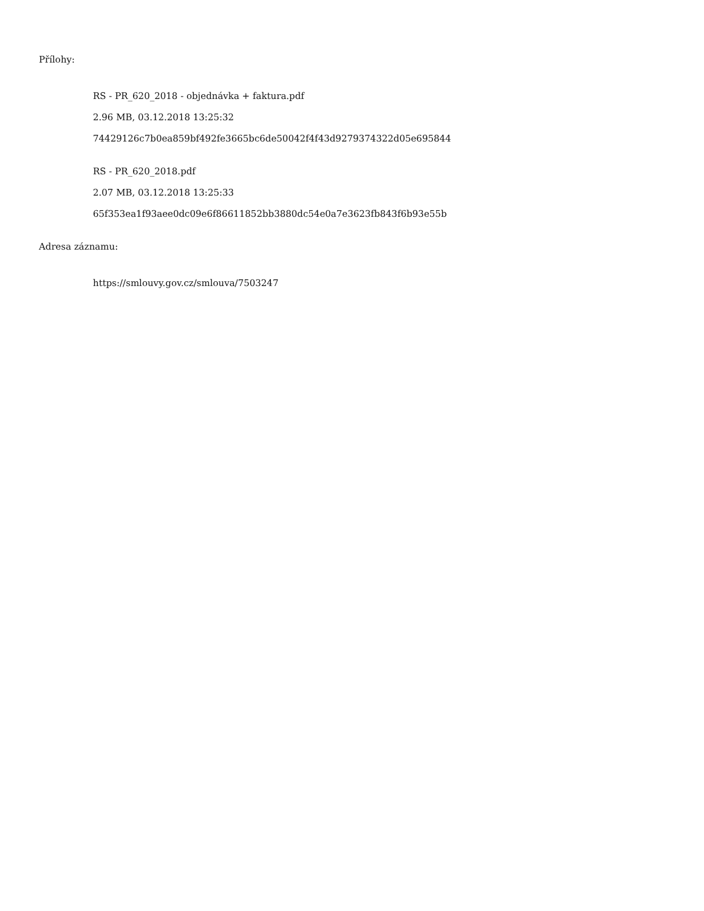Přílohy:
RS - PR_620_2018 - objednávka + faktura.pdf
2.96 MB, 03.12.2018 13:25:32
74429126c7b0ea859bf492fe3665bc6de50042f4f43d9279374322d05e695844
RS - PR_620_2018.pdf
2.07 MB, 03.12.2018 13:25:33
65f353ea1f93aee0dc09e6f86611852bb3880dc54e0a7e3623fb843f6b93e55b
Adresa záznamu:
https://smlouvy.gov.cz/smlouva/7503247